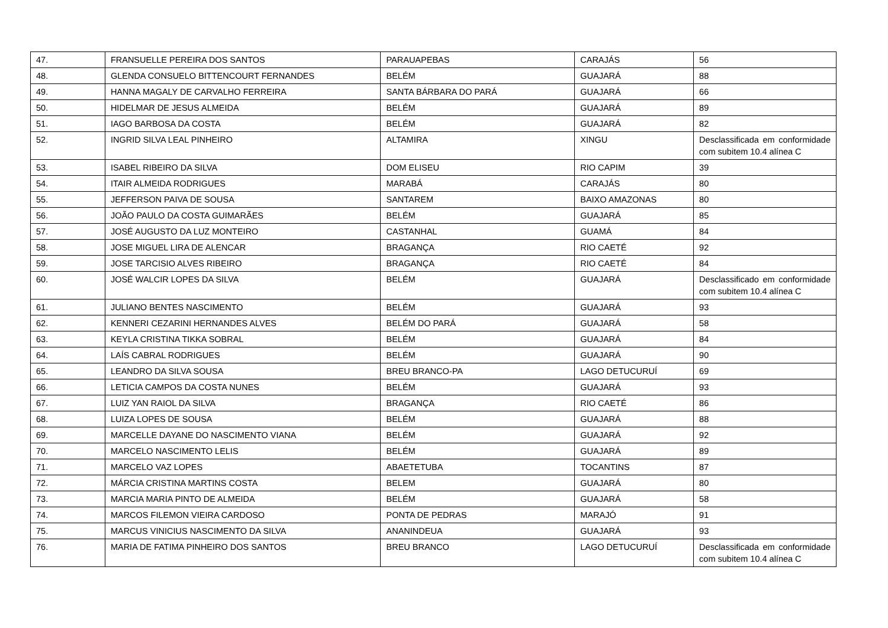| 47. | FRANSUELLE PEREIRA DOS SANTOS | PARAUAPEBAS | CARAJÁS | 56 |
| 48. | GLENDA CONSUELO BITTENCOURT FERNANDES | BELÉM | GUAJARÁ | 88 |
| 49. | HANNA MAGALY DE CARVALHO FERREIRA | SANTA BÁRBARA DO PARÁ | GUAJARÁ | 66 |
| 50. | HIDELMAR DE JESUS ALMEIDA | BELÉM | GUAJARÁ | 89 |
| 51. | IAGO BARBOSA DA COSTA | BELÉM | GUAJARÁ | 82 |
| 52. | INGRID SILVA LEAL PINHEIRO | ALTAMIRA | XINGU | Desclassificada em conformidade com subitem 10.4 alínea C |
| 53. | ISABEL RIBEIRO DA SILVA | DOM ELISEU | RIO CAPIM | 39 |
| 54. | ITAIR ALMEIDA RODRIGUES | MARABÁ | CARAJÁS | 80 |
| 55. | JEFFERSON PAIVA DE SOUSA | SANTAREM | BAIXO AMAZONAS | 80 |
| 56. | JOÃO PAULO DA COSTA GUIMARÃES | BELÉM | GUAJARÁ | 85 |
| 57. | JOSÉ AUGUSTO DA LUZ MONTEIRO | CASTANHAL | GUAMÁ | 84 |
| 58. | JOSE MIGUEL LIRA DE ALENCAR | BRAGANÇA | RIO CAETÉ | 92 |
| 59. | JOSE TARCISIO ALVES RIBEIRO | BRAGANÇA | RIO CAETÉ | 84 |
| 60. | JOSÉ WALCIR LOPES DA SILVA | BELÉM | GUAJARÁ | Desclassificado em conformidade com subitem 10.4 alínea C |
| 61. | JULIANO BENTES NASCIMENTO | BELÉM | GUAJARÁ | 93 |
| 62. | KENNERI CEZARINI HERNANDES ALVES | BELÉM DO PARÁ | GUAJARÁ | 58 |
| 63. | KEYLA CRISTINA TIKKA SOBRAL | BELÉM | GUAJARÁ | 84 |
| 64. | LAÍS CABRAL RODRIGUES | BELÉM | GUAJARÁ | 90 |
| 65. | LEANDRO DA SILVA SOUSA | BREU BRANCO-PA | LAGO DETUCURUÍ | 69 |
| 66. | LETICIA CAMPOS DA COSTA NUNES | BELÉM | GUAJARÁ | 93 |
| 67. | LUIZ YAN RAIOL DA SILVA | BRAGANÇA | RIO CAETÉ | 86 |
| 68. | LUIZA LOPES DE SOUSA | BELÉM | GUAJARÁ | 88 |
| 69. | MARCELLE DAYANE DO NASCIMENTO VIANA | BELÉM | GUAJARÁ | 92 |
| 70. | MARCELO NASCIMENTO LELIS | BELÉM | GUAJARÁ | 89 |
| 71. | MARCELO VAZ LOPES | ABAETETUBA | TOCANTINS | 87 |
| 72. | MÁRCIA CRISTINA MARTINS COSTA | BELEM | GUAJARÁ | 80 |
| 73. | MARCIA MARIA PINTO DE ALMEIDA | BELÉM | GUAJARÁ | 58 |
| 74. | MARCOS FILEMON VIEIRA CARDOSO | PONTA DE PEDRAS | MARAJÓ | 91 |
| 75. | MARCUS VINICIUS NASCIMENTO DA SILVA | ANANINDEUA | GUAJARÁ | 93 |
| 76. | MARIA DE FATIMA PINHEIRO DOS SANTOS | BREU BRANCO | LAGO DETUCURUÍ | Desclassificada em conformidade com subitem 10.4 alínea C |